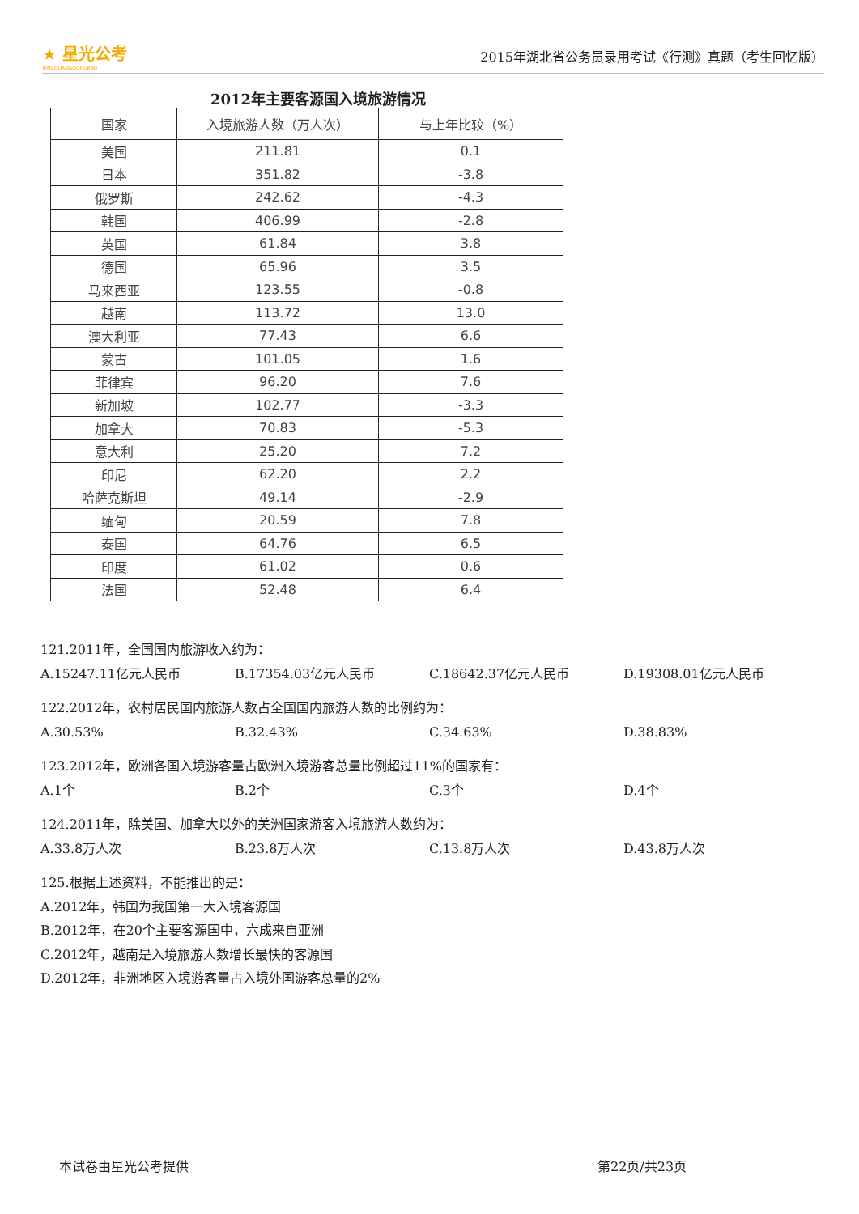★ 星光公考
XINGGUANGGONGKAO
2015年湖北省公务员录用考试《行测》真题（考生回忆版）
2012年主要客源国入境旅游情况
| 国家 | 入境旅游人数（万人次） | 与上年比较（%） |
| --- | --- | --- |
| 美国 | 211.81 | 0.1 |
| 日本 | 351.82 | -3.8 |
| 俄罗斯 | 242.62 | -4.3 |
| 韩国 | 406.99 | -2.8 |
| 英国 | 61.84 | 3.8 |
| 德国 | 65.96 | 3.5 |
| 马来西亚 | 123.55 | -0.8 |
| 越南 | 113.72 | 13.0 |
| 澳大利亚 | 77.43 | 6.6 |
| 蒙古 | 101.05 | 1.6 |
| 菲律宾 | 96.20 | 7.6 |
| 新加坡 | 102.77 | -3.3 |
| 加拿大 | 70.83 | -5.3 |
| 意大利 | 25.20 | 7.2 |
| 印尼 | 62.20 | 2.2 |
| 哈萨克斯坦 | 49.14 | -2.9 |
| 缅甸 | 20.59 | 7.8 |
| 泰国 | 64.76 | 6.5 |
| 印度 | 61.02 | 0.6 |
| 法国 | 52.48 | 6.4 |
121.2011年，全国国内旅游收入约为：
A.15247.11亿元人民币 B.17354.03亿元人民币 C.18642.37亿元人民币 D.19308.01亿元人民币
122.2012年，农村居民国内旅游人数占全国国内旅游人数的比例约为：
A.30.53% B.32.43% C.34.63% D.38.83%
123.2012年，欧洲各国入境游客量占欧洲入境游客总量比例超过11%的国家有：
A.1个 B.2个 C.3个 D.4个
124.2011年，除美国、加拿大以外的美洲国家游客入境旅游人数约为：
A.33.8万人次 B.23.8万人次 C.13.8万人次 D.43.8万人次
125.根据上述资料，不能推出的是：
A.2012年，韩国为我国第一大入境客源国
B.2012年，在20个主要客源国中，六成来自亚洲
C.2012年，越南是入境旅游人数增长最快的客源国
D.2012年，非洲地区入境游客量占入境外国游客总量的2%
本试卷由星光公考提供 第22页/共23页